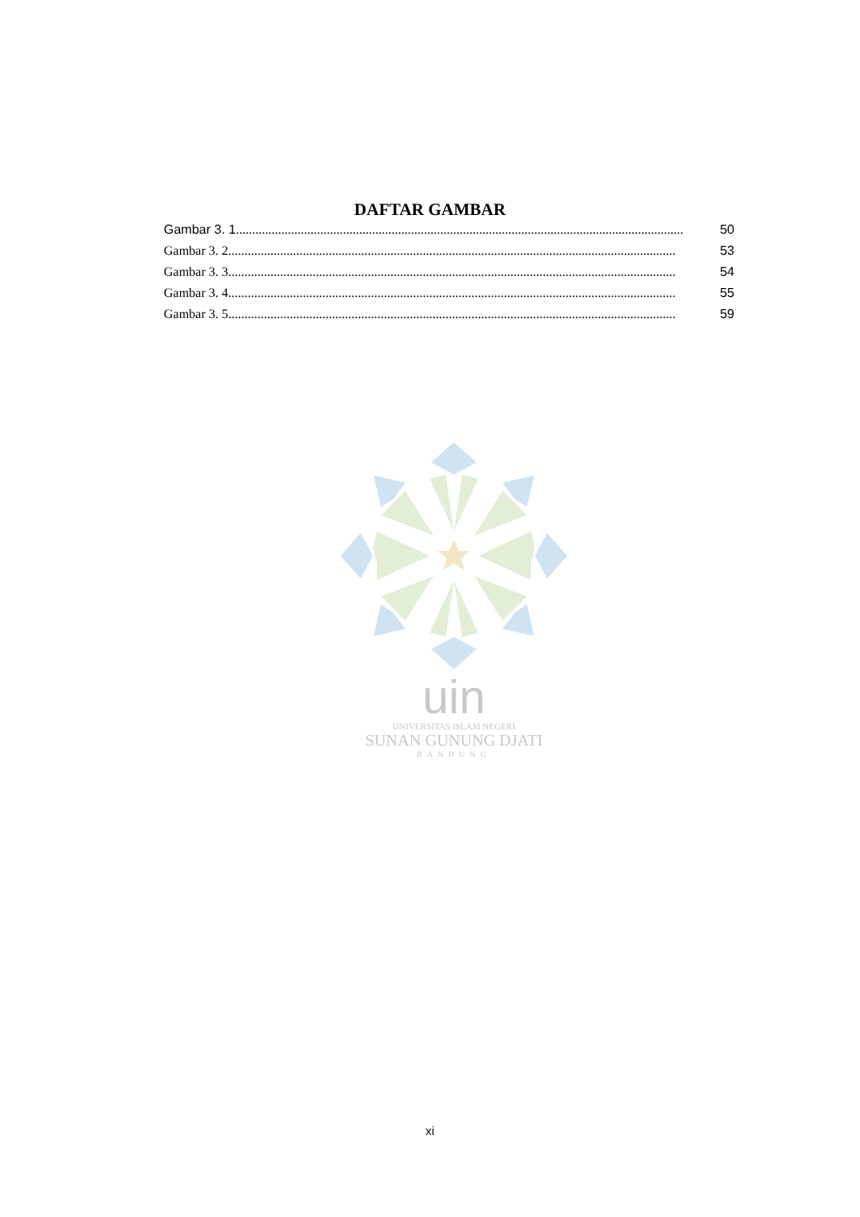DAFTAR GAMBAR
Gambar 3. 1.......................................................................................................................................... 50
Gambar 3. 2.......................................................................................................................................... 53
Gambar 3. 3.......................................................................................................................................... 54
Gambar 3. 4.......................................................................................................................................... 55
Gambar 3. 5.......................................................................................................................................... 59
uin
UNIVERSITAS ISLAM NEGERI
SUNAN GUNUNG DJATI
BANDUNG
xi